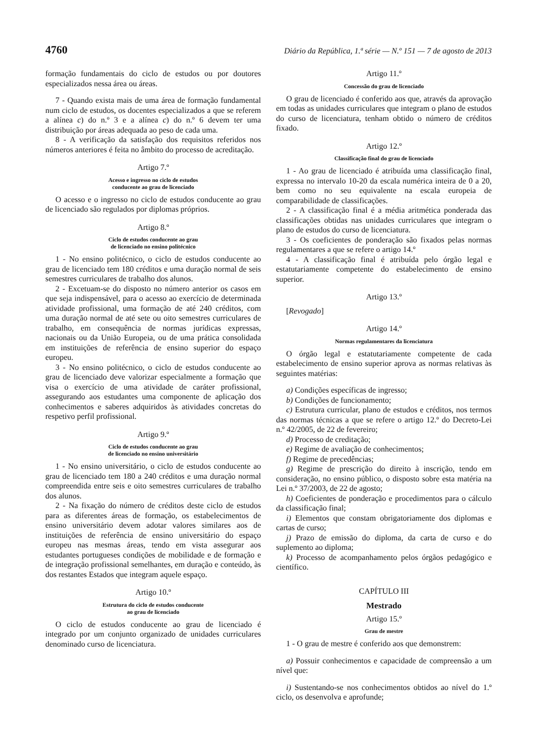4760 Diário da República, 1.ª série — N.º 151 — 7 de agosto de 2013
formação fundamentais do ciclo de estudos ou por doutores especializados nessa área ou áreas.
7 - Quando exista mais de uma área de formação fundamental num ciclo de estudos, os docentes especializados a que se referem a alínea c) do n.º 3 e a alínea c) do n.º 6 devem ter uma distribuição por áreas adequada ao peso de cada uma.
8 - A verificação da satisfação dos requisitos referidos nos números anteriores é feita no âmbito do processo de acreditação.
Artigo 7.º
Acesso e ingresso no ciclo de estudos
conducente ao grau de licenciado
O acesso e o ingresso no ciclo de estudos conducente ao grau de licenciado são regulados por diplomas próprios.
Artigo 8.º
Ciclo de estudos conducente ao grau
de licenciado no ensino politécnico
1 - No ensino politécnico, o ciclo de estudos conducente ao grau de licenciado tem 180 créditos e uma duração normal de seis semestres curriculares de trabalho dos alunos.
2 - Excetuam-se do disposto no número anterior os casos em que seja indispensável, para o acesso ao exercício de determinada atividade profissional, uma formação de até 240 créditos, com uma duração normal de até sete ou oito semestres curriculares de trabalho, em consequência de normas jurídicas expressas, nacionais ou da União Europeia, ou de uma prática consolidada em instituições de referência de ensino superior do espaço europeu.
3 - No ensino politécnico, o ciclo de estudos conducente ao grau de licenciado deve valorizar especialmente a formação que visa o exercício de uma atividade de caráter profissional, assegurando aos estudantes uma componente de aplicação dos conhecimentos e saberes adquiridos às atividades concretas do respetivo perfil profissional.
Artigo 9.º
Ciclo de estudos conducente ao grau
de licenciado no ensino universitário
1 - No ensino universitário, o ciclo de estudos conducente ao grau de licenciado tem 180 a 240 créditos e uma duração normal compreendida entre seis e oito semestres curriculares de trabalho dos alunos.
2 - Na fixação do número de créditos deste ciclo de estudos para as diferentes áreas de formação, os estabelecimentos de ensino universitário devem adotar valores similares aos de instituições de referência de ensino universitário do espaço europeu nas mesmas áreas, tendo em vista assegurar aos estudantes portugueses condições de mobilidade e de formação e de integração profissional semelhantes, em duração e conteúdo, às dos restantes Estados que integram aquele espaço.
Artigo 10.º
Estrutura do ciclo de estudos conducente
ao grau de licenciado
O ciclo de estudos conducente ao grau de licenciado é integrado por um conjunto organizado de unidades curriculares denominado curso de licenciatura.
Artigo 11.º
Concessão do grau de licenciado
O grau de licenciado é conferido aos que, através da aprovação em todas as unidades curriculares que integram o plano de estudos do curso de licenciatura, tenham obtido o número de créditos fixado.
Artigo 12.º
Classificação final do grau de licenciado
1 - Ao grau de licenciado é atribuída uma classificação final, expressa no intervalo 10-20 da escala numérica inteira de 0 a 20, bem como no seu equivalente na escala europeia de comparabilidade de classificações.
2 - A classificação final é a média aritmética ponderada das classificações obtidas nas unidades curriculares que integram o plano de estudos do curso de licenciatura.
3 - Os coeficientes de ponderação são fixados pelas normas regulamentares a que se refere o artigo 14.º
4 - A classificação final é atribuída pelo órgão legal e estatutariamente competente do estabelecimento de ensino superior.
Artigo 13.º
[Revogado]
Artigo 14.º
Normas regulamentares da licenciatura
O órgão legal e estatutariamente competente de cada estabelecimento de ensino superior aprova as normas relativas às seguintes matérias:
a) Condições específicas de ingresso;
b) Condições de funcionamento;
c) Estrutura curricular, plano de estudos e créditos, nos termos das normas técnicas a que se refere o artigo 12.º do Decreto-Lei n.º 42/2005, de 22 de fevereiro;
d) Processo de creditação;
e) Regime de avaliação de conhecimentos;
f) Regime de precedências;
g) Regime de prescrição do direito à inscrição, tendo em consideração, no ensino público, o disposto sobre esta matéria na Lei n.º 37/2003, de 22 de agosto;
h) Coeficientes de ponderação e procedimentos para o cálculo da classificação final;
i) Elementos que constam obrigatoriamente dos diplomas e cartas de curso;
j) Prazo de emissão do diploma, da carta de curso e do suplemento ao diploma;
k) Processo de acompanhamento pelos órgãos pedagógico e científico.
CAPÍTULO III
Mestrado
Artigo 15.º
Grau de mestre
1 - O grau de mestre é conferido aos que demonstrem:
a) Possuir conhecimentos e capacidade de compreensão a um nível que:
i) Sustentando-se nos conhecimentos obtidos ao nível do 1.º ciclo, os desenvolva e aprofunde;